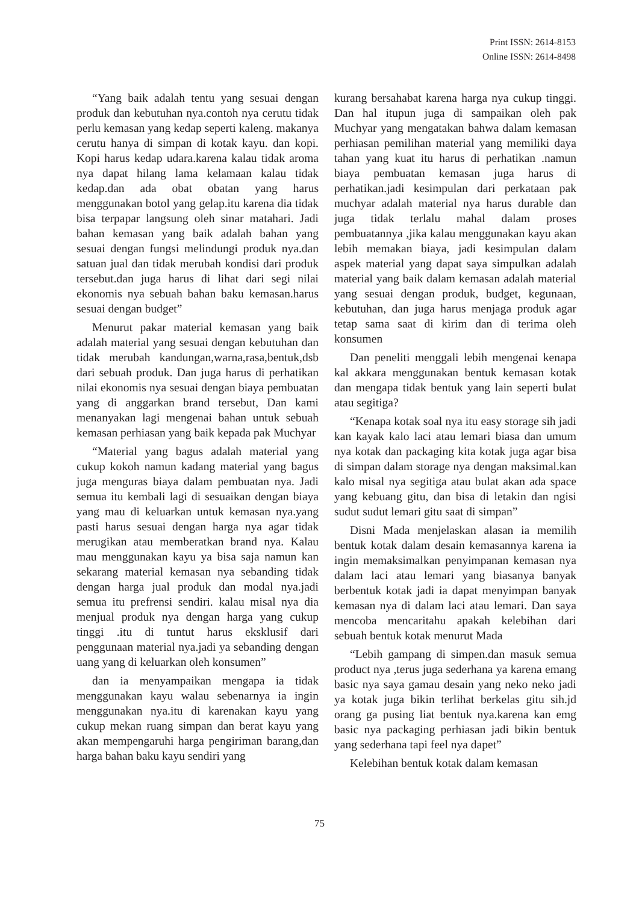Print ISSN: 2614-8153
Online ISSN: 2614-8498
“Yang baik adalah tentu yang sesuai dengan produk dan kebutuhan nya.contoh nya cerutu tidak perlu kemasan yang kedap seperti kaleng. makanya cerutu hanya di simpan di kotak kayu. dan kopi. Kopi harus kedap udara.karena kalau tidak aroma nya dapat hilang lama kelamaan kalau tidak kedap.dan ada obat obatan yang harus menggunakan botol yang gelap.itu karena dia tidak bisa terpapar langsung oleh sinar matahari. Jadi bahan kemasan yang baik adalah bahan yang sesuai dengan fungsi melindungi produk nya.dan satuan jual dan tidak merubah kondisi dari produk tersebut.dan juga harus di lihat dari segi nilai ekonomis nya sebuah bahan baku kemasan.harus sesuai dengan budget”
Menurut pakar material kemasan yang baik adalah material yang sesuai dengan kebutuhan dan tidak merubah kandungan,warna,rasa,bentuk,dsb dari sebuah produk. Dan juga harus di perhatikan nilai ekonomis nya sesuai dengan biaya pembuatan yang di anggarkan brand tersebut, Dan kami menanyakan lagi mengenai bahan untuk sebuah kemasan perhiasan yang baik kepada pak Muchyar
“Material yang bagus adalah material yang cukup kokoh namun kadang material yang bagus juga menguras biaya dalam pembuatan nya. Jadi semua itu kembali lagi di sesuaikan dengan biaya yang mau di keluarkan untuk kemasan nya.yang pasti harus sesuai dengan harga nya agar tidak merugikan atau memberatkan brand nya. Kalau mau menggunakan kayu ya bisa saja namun kan sekarang material kemasan nya sebanding tidak dengan harga jual produk dan modal nya.jadi semua itu prefrensi sendiri. kalau misal nya dia menjual produk nya dengan harga yang cukup tinggi .itu di tuntut harus eksklusif dari penggunaan material nya.jadi ya sebanding dengan uang yang di keluarkan oleh konsumen”
dan ia menyampaikan mengapa ia tidak menggunakan kayu walau sebenarnya ia ingin menggunakan nya.itu di karenakan kayu yang cukup mekan ruang simpan dan berat kayu yang akan mempengaruhi harga pengiriman barang,dan harga bahan baku kayu sendiri yang
kurang bersahabat karena harga nya cukup tinggi. Dan hal itupun juga di sampaikan oleh pak Muchyar yang mengatakan bahwa dalam kemasan perhiasan pemilihan material yang memiliki daya tahan yang kuat itu harus di perhatikan .namun biaya pembuatan kemasan juga harus di perhatikan.jadi kesimpulan dari perkataan pak muchyar adalah material nya harus durable dan juga tidak terlalu mahal dalam proses pembuatannya ,jika kalau menggunakan kayu akan lebih memakan biaya, jadi kesimpulan dalam aspek material yang dapat saya simpulkan adalah material yang baik dalam kemasan adalah material yang sesuai dengan produk, budget, kegunaan, kebutuhan, dan juga harus menjaga produk agar tetap sama saat di kirim dan di terima oleh konsumen
Dan peneliti menggali lebih mengenai kenapa kal akkara menggunakan bentuk kemasan kotak dan mengapa tidak bentuk yang lain seperti bulat atau segitiga?
“Kenapa kotak soal nya itu easy storage sih jadi kan kayak kalo laci atau lemari biasa dan umum nya kotak dan packaging kita kotak juga agar bisa di simpan dalam storage nya dengan maksimal.kan kalo misal nya segitiga atau bulat akan ada space yang kebuang gitu, dan bisa di letakin dan ngisi sudut sudut lemari gitu saat di simpan”
Disni Mada menjelaskan alasan ia memilih bentuk kotak dalam desain kemasannya karena ia ingin memaksimalkan penyimpanan kemasan nya dalam laci atau lemari yang biasanya banyak berbentuk kotak jadi ia dapat menyimpan banyak kemasan nya di dalam laci atau lemari. Dan saya mencoba mencaritahu apakah kelebihan dari sebuah bentuk kotak menurut Mada
“Lebih gampang di simpen.dan masuk semua product nya ,terus juga sederhana ya karena emang basic nya saya gamau desain yang neko neko jadi ya kotak juga bikin terlihat berkelas gitu sih.jd orang ga pusing liat bentuk nya.karena kan emg basic nya packaging perhiasan jadi bikin bentuk yang sederhana tapi feel nya dapet”
Kelebihan bentuk kotak dalam kemasan
75